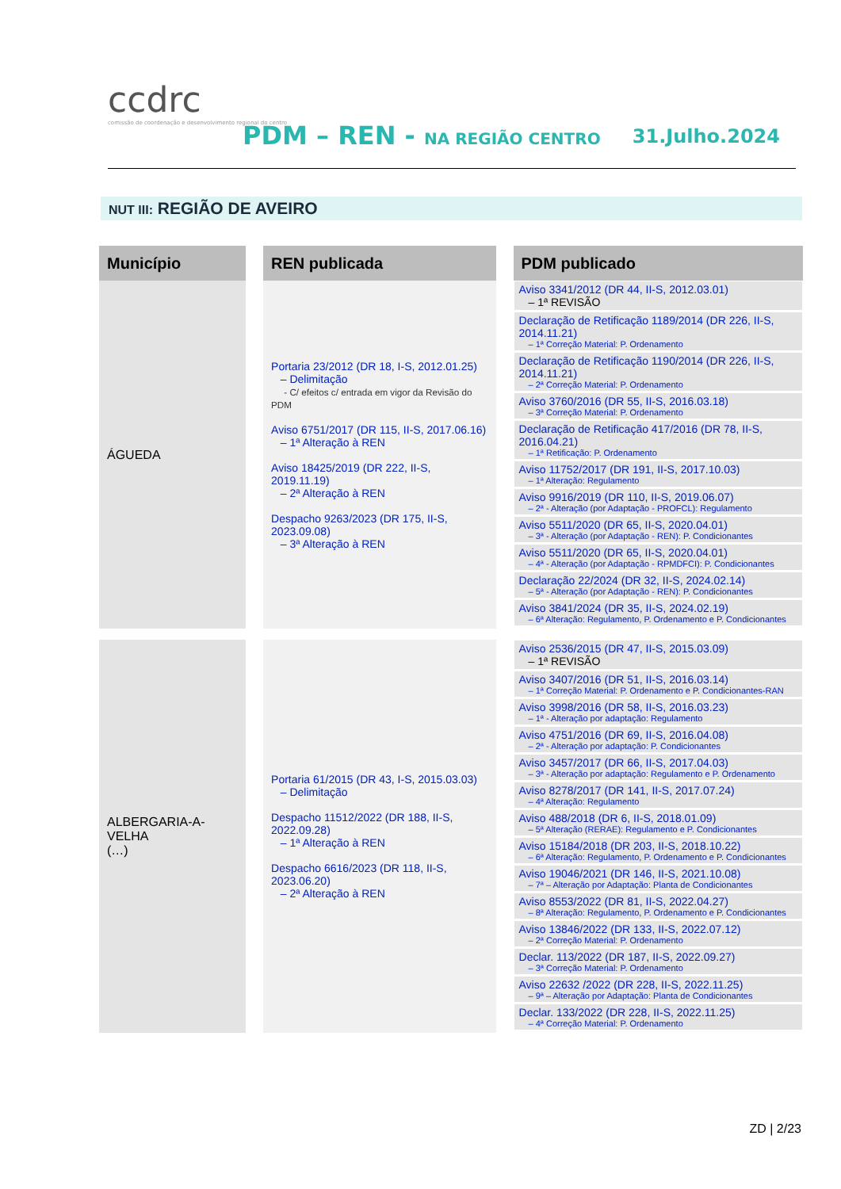ccdrc
comissão de coordenação e desenvolvimento regional do centro
PDM – REN - NA REGIÃO CENTRO 31.Julho.2024
NUT III: REGIÃO DE AVEIRO
| Município | | REN publicada | | PDM publicado |
| ÁGUEDA | | Portaria 23/2012 (DR 18, I-S, 2012.01.25) – Delimitação - C/ efeitos c/ entrada em vigor da Revisão do PDM Aviso 6751/2017 (DR 115, II-S, 2017.06.16) – 1ª Alteração à REN Aviso 18425/2019 (DR 222, II-S, 2019.11.19) – 2ª Alteração à REN Despacho 9263/2023 (DR 175, II-S, 2023.09.08) – 3ª Alteração à REN | | Aviso 3341/2012 (DR 44, II-S, 2012.03.01) – 1ª REVISÃO Declaração de Retificação 1189/2014 (DR 226, II-S, 2014.11.21) – 1ª Correção Material: P. Ordenamento Declaração de Retificação 1190/2014 (DR 226, II-S, 2014.11.21) – 2ª Correção Material: P. Ordenamento Aviso 3760/2016 (DR 55, II-S, 2016.03.18) – 3ª Correção Material: P. Ordenamento Declaração de Retificação 417/2016 (DR 78, II-S, 2016.04.21) – 1ª Retificação: P. Ordenamento Aviso 11752/2017 (DR 191, II-S, 2017.10.03) – 1ª Alteração: Regulamento Aviso 9916/2019 (DR 110, II-S, 2019.06.07) – 2ª - Alteração (por Adaptação - PROFCL): Regulamento Aviso 5511/2020 (DR 65, II-S, 2020.04.01) – 3ª - Alteração (por Adaptação - REN): P. Condicionantes Aviso 5511/2020 (DR 65, II-S, 2020.04.01) – 4ª - Alteração (por Adaptação - RPMDFCI): P. Condicionantes Declaração 22/2024 (DR 32, II-S, 2024.02.14) – 5ª - Alteração (por Adaptação - REN): P. Condicionantes Aviso 3841/2024 (DR 35, II-S, 2024.02.19) – 6ª Alteração: Regulamento, P. Ordenamento e P. Condicionantes |
| ALBERGARIA-A-VELHA (…) | | Portaria 61/2015 (DR 43, I-S, 2015.03.03) – Delimitação Despacho 11512/2022 (DR 188, II-S, 2022.09.28) – 1ª Alteração à REN Despacho 6616/2023 (DR 118, II-S, 2023.06.20) – 2ª Alteração à REN | | Aviso 2536/2015 (DR 47, II-S, 2015.03.09) – 1ª REVISÃO Aviso 3407/2016 (DR 51, II-S, 2016.03.14) – 1ª Correção Material: P. Ordenamento e P. Condicionantes-RAN Aviso 3998/2016 (DR 58, II-S, 2016.03.23) – 1ª - Alteração por adaptação: Regulamento Aviso 4751/2016 (DR 69, II-S, 2016.04.08) – 2ª - Alteração por adaptação: P. Condicionantes Aviso 3457/2017 (DR 66, II-S, 2017.04.03) – 3ª - Alteração por adaptação: Regulamento e P. Ordenamento Aviso 8278/2017 (DR 141, II-S, 2017.07.24) – 4ª Alteração: Regulamento Aviso 488/2018 (DR 6, II-S, 2018.01.09) – 5ª Alteração (RERAE): Regulamento e P. Condicionantes Aviso 15184/2018 (DR 203, II-S, 2018.10.22) – 6ª Alteração: Regulamento, P. Ordenamento e P. Condicionantes Aviso 19046/2021 (DR 146, II-S, 2021.10.08) – 7ª – Alteração por Adaptação: Planta de Condicionantes Aviso 8553/2022 (DR 81, II-S, 2022.04.27) – 8ª Alteração: Regulamento, P. Ordenamento e P. Condicionantes Aviso 13846/2022 (DR 133, II-S, 2022.07.12) – 2ª Correção Material: P. Ordenamento Declar. 113/2022 (DR 187, II-S, 2022.09.27) – 3ª Correção Material: P. Ordenamento Aviso 22632 /2022 (DR 228, II-S, 2022.11.25) – 9ª – Alteração por Adaptação: Planta de Condicionantes Declar. 133/2022 (DR 228, II-S, 2022.11.25) – 4ª Correção Material: P. Ordenamento |
ZD | 2/23